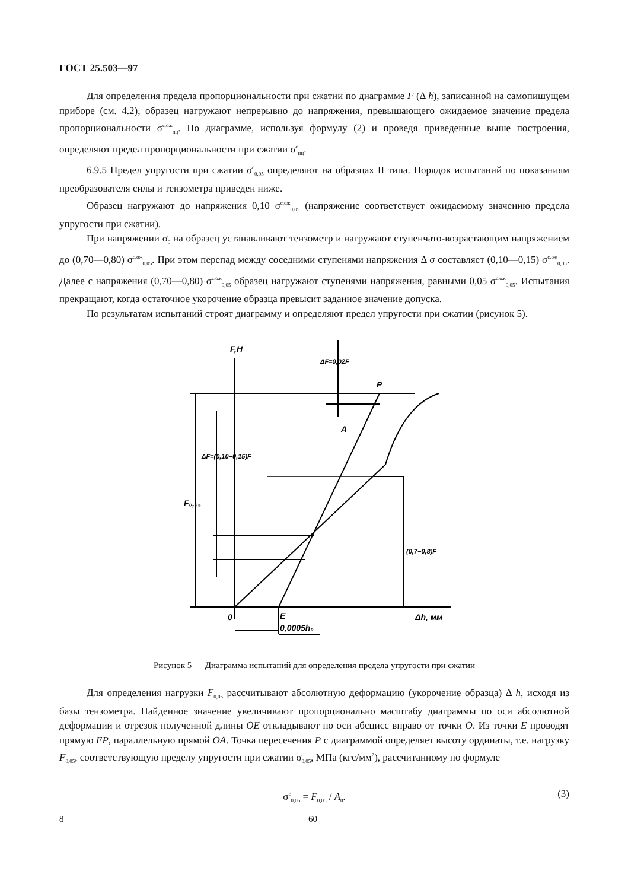ГОСТ 25.503—97
Для определения предела пропорциональности при сжатии по диаграмме F (Δ h), записанной на самопишущем приборе (см. 4.2), образец нагружают непрерывно до напряжения, превышающего ожидаемое значение предела пропорциональности σ<sup>с.ож</sup><sub>пц</sub>. По диаграмме, используя формулу (2) и проведя приведенные выше построения, определяют предел пропорциональности при сжатии σ<sup>с</sup><sub>пц</sub>.
6.9.5 Предел упругости при сжатии σ<sup>с</sup><sub>0,05</sub> определяют на образцах II типа. Порядок испытаний по показаниям преобразователя силы и тензометра приведен ниже.
Образец нагружают до напряжения 0,10 σ<sup>с.ож</sup><sub>0,05</sub> (напряжение соответствует ожидаемому значению предела упругости при сжатии).
При напряжении σ<sub>0</sub> на образец устанавливают тензометр и нагружают ступенчато-возрастающим напряжением до (0,70—0,80) σ<sup>с.ож</sup><sub>0,05</sub>. При этом перепад между соседними ступенями напряжения Δ σ составляет (0,10—0,15) σ<sup>с.ож</sup><sub>0,05</sub>. Далее с напряжения (0,70—0,80) σ<sup>с.ож</sup><sub>0,05</sub> образец нагружают ступенями напряжения, равными 0,05 σ<sup>с.ож</sup><sub>0,05</sub>. Испытания прекращают, когда остаточное укорочение образца превысит заданное значение допуска.
По результатам испытаний строят диаграмму и определяют предел упругости при сжатии (рисунок 5).
F,H
P
A
0
E
Δh, мм
0,0005h₀
F₀,₀₅
ΔF=0,02F
ΔF=(0,10−0,15)F
(0,7−0,8)F
Рисунок 5 — Диаграмма испытаний для определения предела упругости при сжатии
Для определения нагрузки F<sub>0,05</sub> рассчитывают абсолютную деформацию (укорочение образца) Δ h, исходя из базы тензометра. Найденное значение увеличивают пропорционально масштабу диаграммы по оси абсолютной деформации и отрезок полученной длины OE откладывают по оси абсцисс вправо от точки O. Из точки E проводят прямую EP, параллельную прямой OA. Точка пересечения P с диаграммой определяет высоту ординаты, т.е. нагрузку F<sub>0,05</sub>, соответствующую пределу упругости при сжатии σ<sub>0,05</sub>, МПа (кгс/мм<sup>2</sup>), рассчитанному по формуле
σ<sup>с</sup><sub>0,05</sub> = F<sub>0,05</sub> / A<sub>0</sub>. (3)
8 60